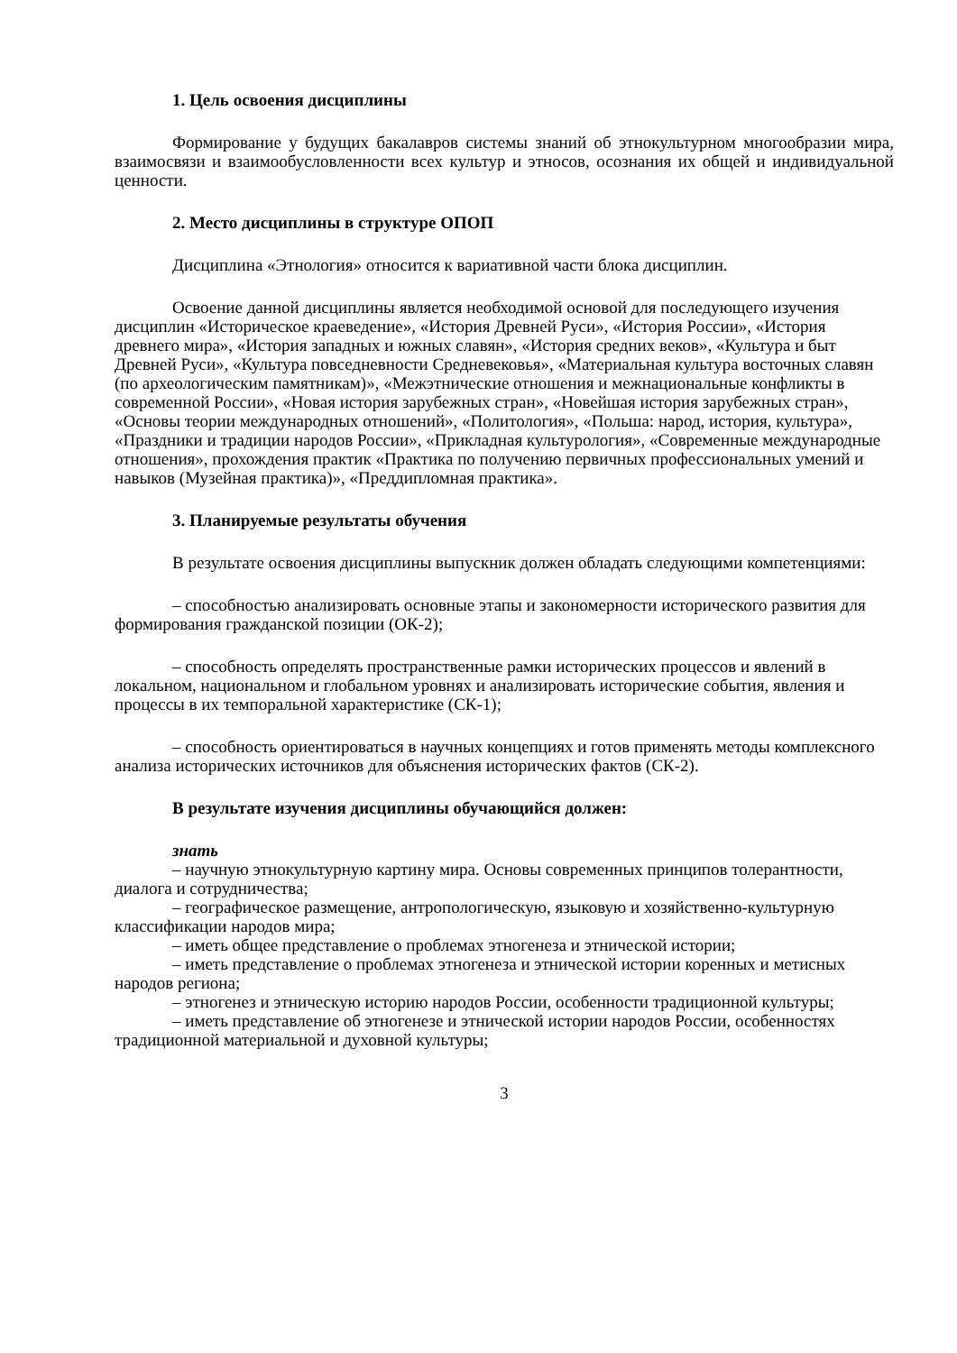1. Цель освоения дисциплины
Формирование у будущих бакалавров системы знаний об этнокультурном многообразии мира, взаимосвязи и взаимообусловленности всех культур и этносов, осознания их общей и индивидуальной ценности.
2. Место дисциплины в структуре ОПОП
Дисциплина «Этнология» относится к вариативной части блока дисциплин.
Освоение данной дисциплины является необходимой основой для последующего изучения дисциплин «Историческое краеведение», «История Древней Руси», «История России», «История древнего мира», «История западных и южных славян», «История средних веков», «Культура и быт Древней Руси», «Культура повседневности Средневековья», «Материальная культура восточных славян (по археологическим памятникам)», «Межэтнические отношения и межнациональные конфликты в современной России», «Новая история зарубежных стран», «Новейшая история зарубежных стран», «Основы теории международных отношений», «Политология», «Польша: народ, история, культура», «Праздники и традиции народов России», «Прикладная культурология», «Современные международные отношения», прохождения практик «Практика по получению первичных профессиональных умений и навыков (Музейная практика)», «Преддипломная практика».
3. Планируемые результаты обучения
В результате освоения дисциплины выпускник должен обладать следующими компетенциями:
– способностью анализировать основные этапы и закономерности исторического развития для формирования гражданской позиции (ОК-2);
– способность определять пространственные рамки исторических процессов и явлений в локальном, национальном и глобальном уровнях и анализировать исторические события, явления и процессы в их темпоральной характеристике (СК-1);
– способность ориентироваться в научных концепциях и готов применять методы комплексного анализа исторических источников для объяснения исторических фактов (СК-2).
В результате изучения дисциплины обучающийся должен:
знать
– научную этнокультурную картину мира. Основы современных принципов толерантности, диалога и сотрудничества;
– географическое размещение, антропологическую, языковую и хозяйственно-культурную классификации народов мира;
– иметь общее представление о проблемах этногенеза и этнической истории;
– иметь представление о проблемах этногенеза и этнической истории коренных и метисных народов региона;
– этногенез и этническую историю народов России, особенности традиционной культуры;
– иметь представление об этногенезе и этнической истории народов России, особенностях традиционной материальной и духовной культуры;
3